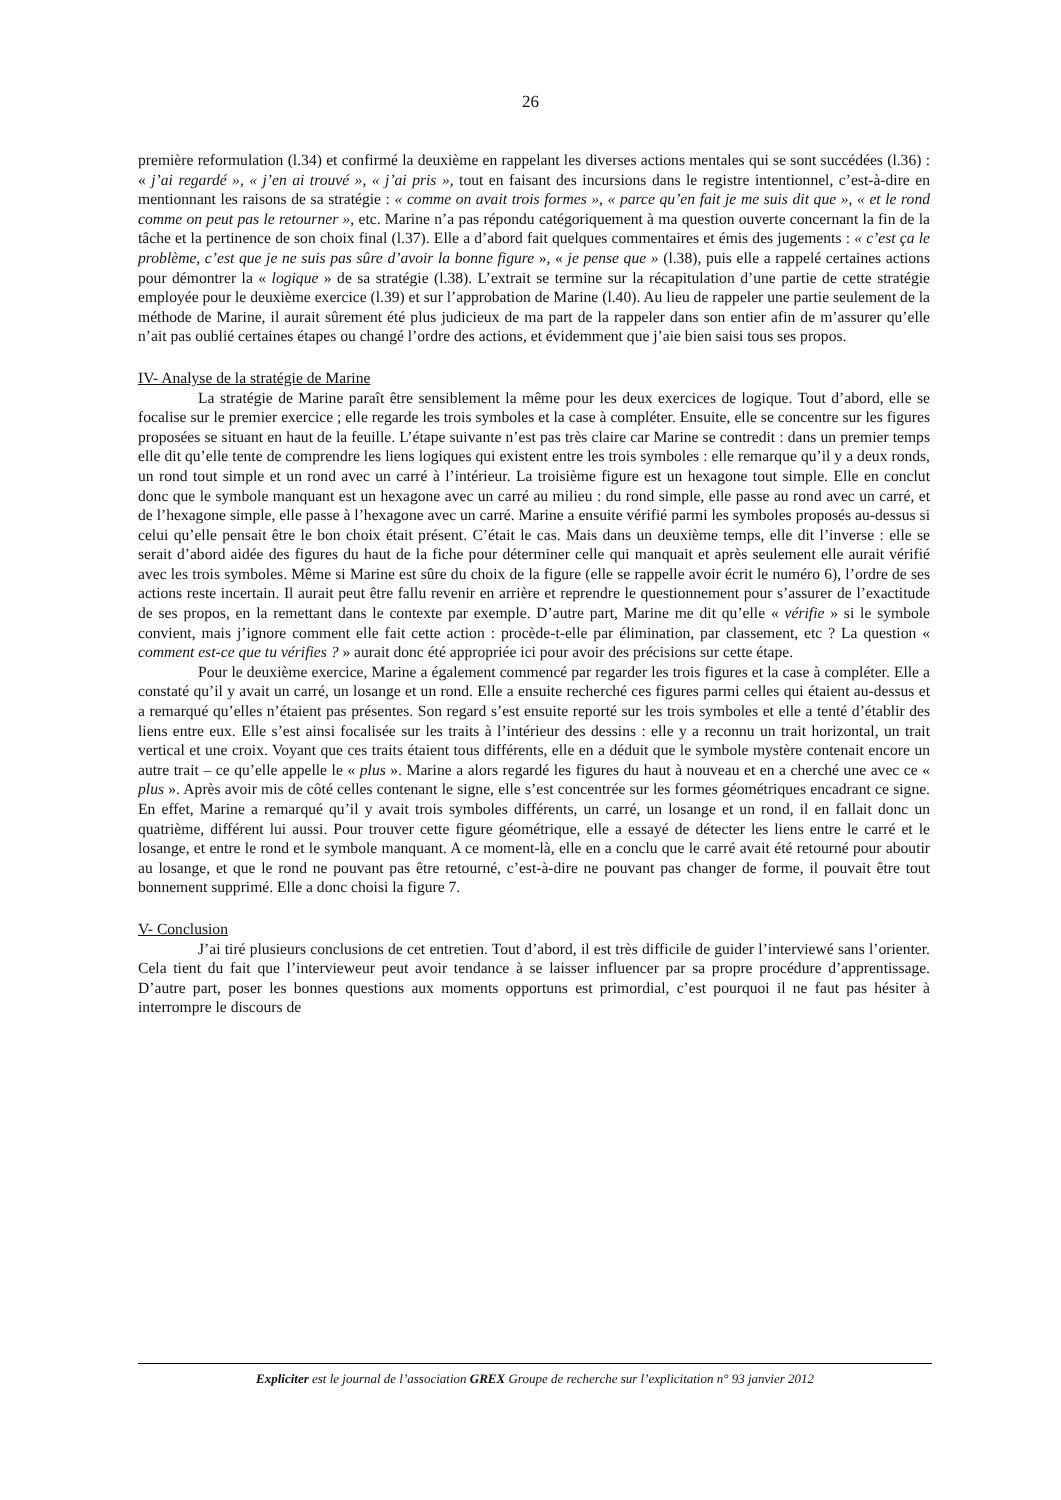26
première reformulation (l.34) et confirmé la deuxième en rappelant les diverses actions mentales qui se sont succédées (l.36) : « j’ai regardé », « j’en ai trouvé », « j’ai pris », tout en faisant des incursions dans le registre intentionnel, c’est-à-dire en mentionnant les raisons de sa stratégie : « comme on avait trois formes », « parce qu’en fait je me suis dit que », « et le rond comme on peut pas le retourner », etc. Marine n’a pas répondu catégoriquement à ma question ouverte concernant la fin de la tâche et la pertinence de son choix final (l.37). Elle a d’abord fait quelques commentaires et émis des jugements : « c’est ça le problème, c’est que je ne suis pas sûre d’avoir la bonne figure », « je pense que » (l.38), puis elle a rappelé certaines actions pour démontrer la « logique » de sa stratégie (l.38). L’extrait se termine sur la récapitulation d’une partie de cette stratégie employée pour le deuxième exercice (l.39) et sur l’approbation de Marine (l.40). Au lieu de rappeler une partie seulement de la méthode de Marine, il aurait sûrement été plus judicieux de ma part de la rappeler dans son entier afin de m’assurer qu’elle n’ait pas oublié certaines étapes ou changé l’ordre des actions, et évidemment que j’aie bien saisi tous ses propos.
IV- Analyse de la stratégie de Marine
La stratégie de Marine paraît être sensiblement la même pour les deux exercices de logique. Tout d’abord, elle se focalise sur le premier exercice ; elle regarde les trois symboles et la case à compléter. Ensuite, elle se concentre sur les figures proposées se situant en haut de la feuille. L’étape suivante n’est pas très claire car Marine se contredit : dans un premier temps elle dit qu’elle tente de comprendre les liens logiques qui existent entre les trois symboles : elle remarque qu’il y a deux ronds, un rond tout simple et un rond avec un carré à l’intérieur. La troisième figure est un hexagone tout simple. Elle en conclut donc que le symbole manquant est un hexagone avec un carré au milieu : du rond simple, elle passe au rond avec un carré, et de l’hexagone simple, elle passe à l’hexagone avec un carré. Marine a ensuite vérifié parmi les symboles proposés au-dessus si celui qu’elle pensait être le bon choix était présent. C’était le cas. Mais dans un deuxième temps, elle dit l’inverse : elle se serait d’abord aidée des figures du haut de la fiche pour déterminer celle qui manquait et après seulement elle aurait vérifié avec les trois symboles. Même si Marine est sûre du choix de la figure (elle se rappelle avoir écrit le numéro 6), l’ordre de ses actions reste incertain. Il aurait peut être fallu revenir en arrière et reprendre le questionnement pour s’assurer de l’exactitude de ses propos, en la remettant dans le contexte par exemple. D’autre part, Marine me dit qu’elle « vérifie » si le symbole convient, mais j’ignore comment elle fait cette action : procède-t-elle par élimination, par classement, etc ? La question « comment est-ce que tu vérifies ? » aurait donc été appropriée ici pour avoir des précisions sur cette étape.
Pour le deuxième exercice, Marine a également commencé par regarder les trois figures et la case à compléter. Elle a constaté qu’il y avait un carré, un losange et un rond. Elle a ensuite recherché ces figures parmi celles qui étaient au-dessus et a remarqué qu’elles n’étaient pas présentes. Son regard s’est ensuite reporté sur les trois symboles et elle a tenté d’établir des liens entre eux. Elle s’est ainsi focalisée sur les traits à l’intérieur des dessins : elle y a reconnu un trait horizontal, un trait vertical et une croix. Voyant que ces traits étaient tous différents, elle en a déduit que le symbole mystère contenait encore un autre trait – ce qu’elle appelle le « plus ». Marine a alors regardé les figures du haut à nouveau et en a cherché une avec ce « plus ». Après avoir mis de côté celles contenant le signe, elle s’est concentrée sur les formes géométriques encadrant ce signe. En effet, Marine a remarqué qu’il y avait trois symboles différents, un carré, un losange et un rond, il en fallait donc un quatrième, différent lui aussi. Pour trouver cette figure géométrique, elle a essayé de détecter les liens entre le carré et le losange, et entre le rond et le symbole manquant. A ce moment-là, elle en a conclu que le carré avait été retourné pour aboutir au losange, et que le rond ne pouvant pas être retourné, c’est-à-dire ne pouvant pas changer de forme, il pouvait être tout bonnement supprimé. Elle a donc choisi la figure 7.
V- Conclusion
J’ai tiré plusieurs conclusions de cet entretien. Tout d’abord, il est très difficile de guider l’interviewé sans l’orienter. Cela tient du fait que l’intervieweur peut avoir tendance à se laisser influencer par sa propre procédure d’apprentissage. D’autre part, poser les bonnes questions aux moments opportuns est primordial, c’est pourquoi il ne faut pas hésiter à interrompre le discours de
Expliciter est le journal de l’association GREX Groupe de recherche sur l’explicitation n° 93 janvier 2012